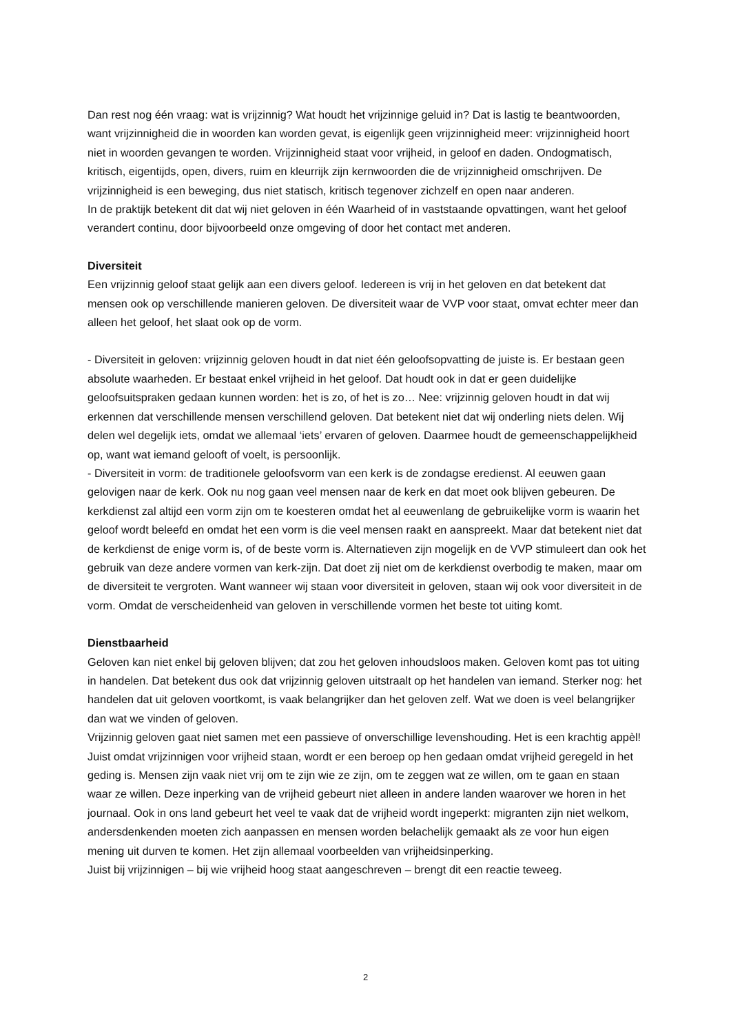Dan rest nog één vraag: wat is vrijzinnig? Wat houdt het vrijzinnige geluid in? Dat is lastig te beantwoorden, want vrijzinnigheid die in woorden kan worden gevat, is eigenlijk geen vrijzinnigheid meer: vrijzinnigheid hoort niet in woorden gevangen te worden. Vrijzinnigheid staat voor vrijheid, in geloof en daden. Ondogmatisch, kritisch, eigentijds, open, divers, ruim en kleurrijk zijn kernwoorden die de vrijzinnigheid omschrijven. De vrijzinnigheid is een beweging, dus niet statisch, kritisch tegenover zichzelf en open naar anderen.
In de praktijk betekent dit dat wij niet geloven in één Waarheid of in vaststaande opvattingen, want het geloof verandert continu, door bijvoorbeeld onze omgeving of door het contact met anderen.
Diversiteit
Een vrijzinnig geloof staat gelijk aan een divers geloof. Iedereen is vrij in het geloven en dat betekent dat mensen ook op verschillende manieren geloven. De diversiteit waar de VVP voor staat, omvat echter meer dan alleen het geloof, het slaat ook op de vorm.
- Diversiteit in geloven: vrijzinnig geloven houdt in dat niet één geloofsopvatting de juiste is. Er bestaan geen absolute waarheden. Er bestaat enkel vrijheid in het geloof. Dat houdt ook in dat er geen duidelijke geloofsuitspraken gedaan kunnen worden: het is zo, of het is zo… Nee: vrijzinnig geloven houdt in dat wij erkennen dat verschillende mensen verschillend geloven. Dat betekent niet dat wij onderling niets delen. Wij delen wel degelijk iets, omdat we allemaal ‘iets’ ervaren of geloven. Daarmee houdt de gemeenschappelijkheid op, want wat iemand gelooft of voelt, is persoonlijk.
- Diversiteit in vorm: de traditionele geloofsvorm van een kerk is de zondagse eredienst. Al eeuwen gaan gelovigen naar de kerk. Ook nu nog gaan veel mensen naar de kerk en dat moet ook blijven gebeuren. De kerkdienst zal altijd een vorm zijn om te koesteren omdat het al eeuwenlang de gebruikelijke vorm is waarin het geloof wordt beleefd en omdat het een vorm is die veel mensen raakt en aanspreekt. Maar dat betekent niet dat de kerkdienst de enige vorm is, of de beste vorm is. Alternatieven zijn mogelijk en de VVP stimuleert dan ook het gebruik van deze andere vormen van kerk-zijn. Dat doet zij niet om de kerkdienst overbodig te maken, maar om de diversiteit te vergroten. Want wanneer wij staan voor diversiteit in geloven, staan wij ook voor diversiteit in de vorm. Omdat de verscheidenheid van geloven in verschillende vormen het beste tot uiting komt.
Dienstbaarheid
Geloven kan niet enkel bij geloven blijven; dat zou het geloven inhoudsloos maken. Geloven komt pas tot uiting in handelen. Dat betekent dus ook dat vrijzinnig geloven uitstraalt op het handelen van iemand. Sterker nog: het handelen dat uit geloven voortkomt, is vaak belangrijker dan het geloven zelf. Wat we doen is veel belangrijker dan wat we vinden of geloven.
Vrijzinnig geloven gaat niet samen met een passieve of onverschillige levenshouding. Het is een krachtig appèl! Juist omdat vrijzinnigen voor vrijheid staan, wordt er een beroep op hen gedaan omdat vrijheid geregeld in het geding is. Mensen zijn vaak niet vrij om te zijn wie ze zijn, om te zeggen wat ze willen, om te gaan en staan waar ze willen. Deze inperking van de vrijheid gebeurt niet alleen in andere landen waarover we horen in het journaal. Ook in ons land gebeurt het veel te vaak dat de vrijheid wordt ingeperkt: migranten zijn niet welkom, andersdenkenden moeten zich aanpassen en mensen worden belachelijk gemaakt als ze voor hun eigen mening uit durven te komen. Het zijn allemaal voorbeelden van vrijheidsinperking.
Juist bij vrijzinnigen – bij wie vrijheid hoog staat aangeschreven – brengt dit een reactie teweeg.
2